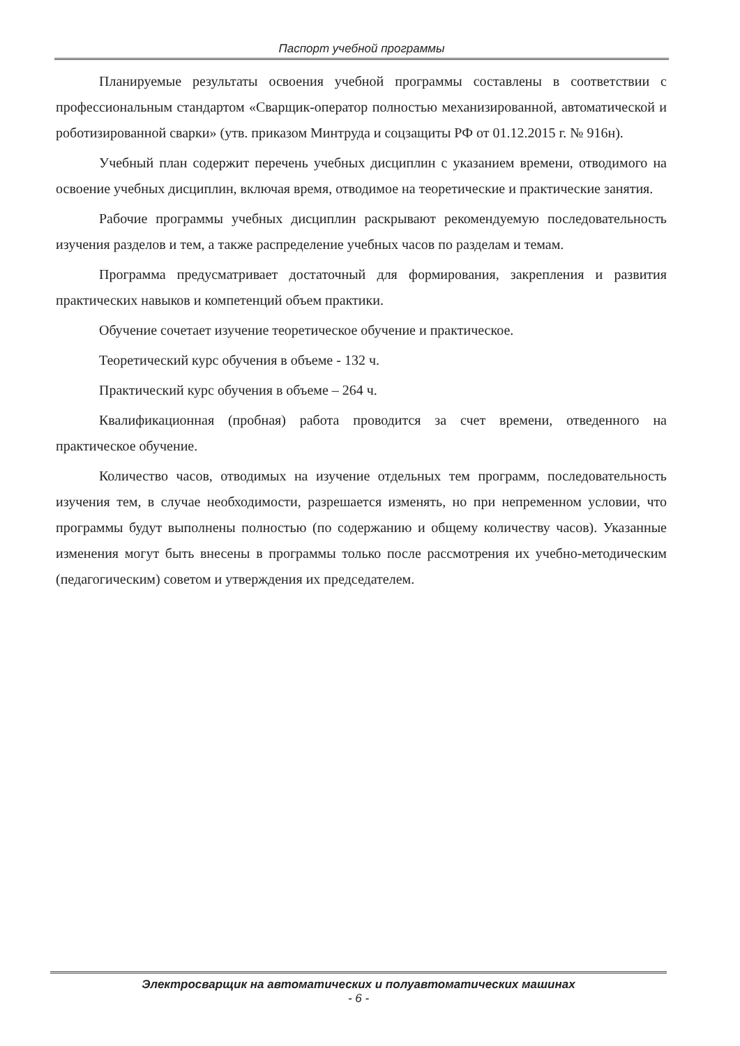Паспорт учебной программы
Планируемые результаты освоения учебной программы составлены в соответствии с профессиональным стандартом «Сварщик-оператор полностью механизированной, автоматической и роботизированной сварки» (утв. приказом Минтруда и соцзащиты РФ от 01.12.2015 г. № 916н).
Учебный план содержит перечень учебных дисциплин с указанием времени, отводимого на освоение учебных дисциплин, включая время, отводимое на теоретические и практические занятия.
Рабочие программы учебных дисциплин раскрывают рекомендуемую последовательность изучения разделов и тем, а также распределение учебных часов по разделам и темам.
Программа предусматривает достаточный для формирования, закрепления и развития практических навыков и компетенций объем практики.
Обучение сочетает изучение теоретическое обучение и практическое.
Теоретический курс обучения в объеме - 132 ч.
Практический курс обучения в объеме – 264 ч.
Квалификационная (пробная) работа проводится за счет времени, отведенного на практическое обучение.
Количество часов, отводимых на изучение отдельных тем программ, последовательность изучения тем, в случае необходимости, разрешается изменять, но при непременном условии, что программы будут выполнены полностью (по содержанию и общему количеству часов). Указанные изменения могут быть внесены в программы только после рассмотрения их учебно-методическим (педагогическим) советом и утверждения их председателем.
Электросварщик на автоматических и полуавтоматических машинах
- 6 -